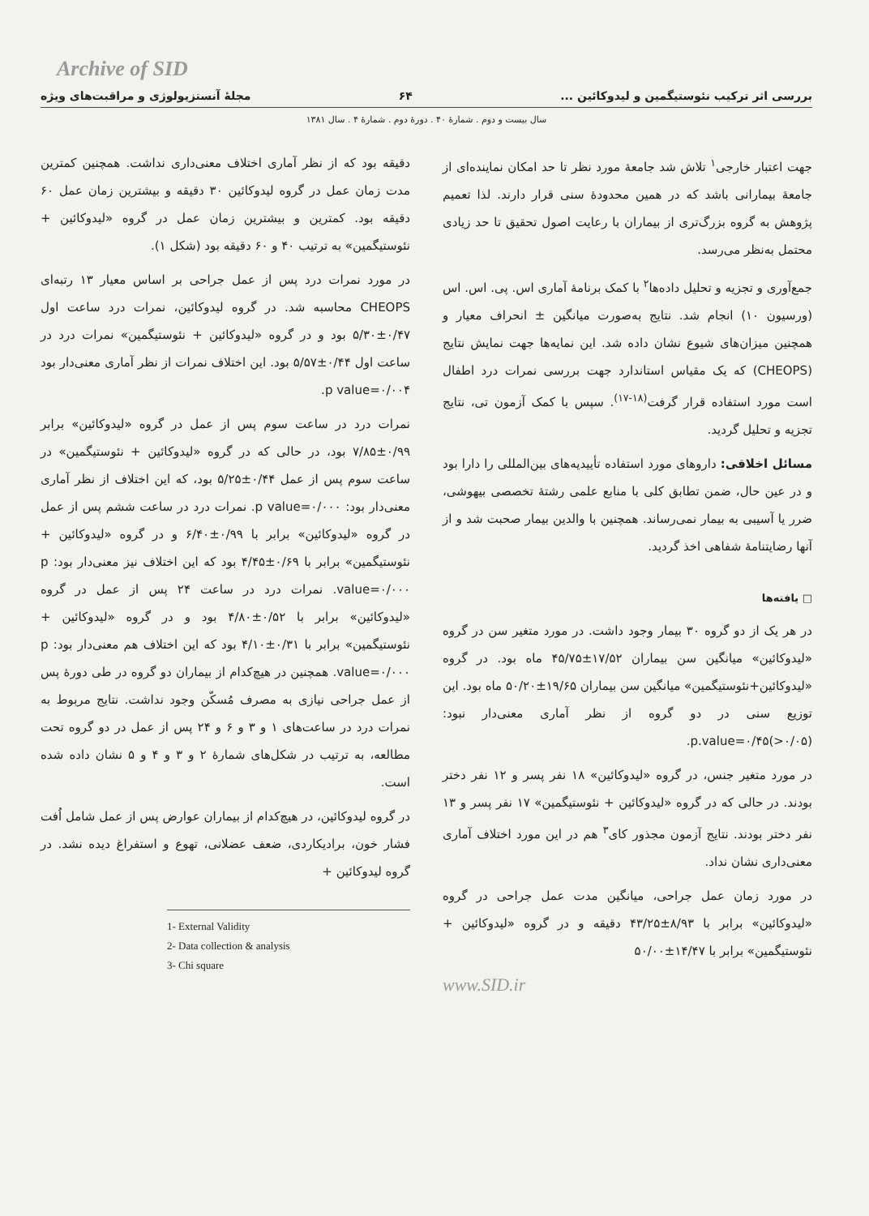Archive of SID
بررسی اثر ترکیب نئوستیگمین و لیدوکائین ... ۶۴ مجلهٔ آنستزیولوژی و مراقبت‌های ویژه
سال بیست و دوم . شمارهٔ ۴۰ . دورهٔ دوم . شمارهٔ ۴ . سال ۱۳۸۱
جهت اعتبار خارجی<sup>۱</sup> تلاش شد جامعهٔ مورد نظر تا حد امکان نماینده‌ای از جامعهٔ بیمارانی باشد که در همین محدودهٔ سنی قرار دارند. لذا تعمیم پژوهش به گروه بزرگ‌تری از بیماران با رعایت اصول تحقیق تا حد زیادی محتمل به‌نظر می‌رسد.
جمع‌آوری و تجزیه و تحلیل داده‌ها<sup>۲</sup> با کمک برنامهٔ آماری اس. پی. اس. اس (ورسیون ۱۰) انجام شد. نتایج به‌صورت میانگین ± انحراف معیار و همچنین میزان‌های شیوع نشان داده شد. این نمایه‌ها جهت نمایش نتایج (CHEOPS) که یک مقیاس استاندارد جهت بررسی نمرات درد اطفال است مورد استفاده قرار گرفت<sup>(۱۸-۱۷)</sup>. سپس با کمک آزمون تی، نتایج تجزیه و تحلیل گردید.
مسائل اخلاقی: داروهای مورد استفاده تأییدیه‌های بین‌المللی را دارا بود و در عین حال، ضمن تطابق کلی با منابع علمی رشتهٔ تخصصی بیهوشی، ضرر یا آسیبی به بیمار نمی‌رساند. همچنین با والدین بیمار صحبت شد و از آنها رضایتنامهٔ شفاهی اخذ گردید.
□ یافته‌ها
در هر یک از دو گروه ۳۰ بیمار وجود داشت. در مورد متغیر سن در گروه «لیدوکائین» میانگین سن بیماران ۱۷/۵۲±۴۵/۷۵ ماه بود. در گروه «لیدوکائین+نئوستیگمین» میانگین سن بیماران ۱۹/۶۵±۵۰/۲۰ ماه بود. این توزیع سنی در دو گروه از نظر آماری معنی‌دار نبود: p.value=۰/۴۵(>۰/۰۵).
در مورد متغیر جنس، در گروه «لیدوکائین» ۱۸ نفر پسر و ۱۲ نفر دختر بودند. در حالی که در گروه «لیدوکائین + نئوستیگمین» ۱۷ نفر پسر و ۱۳ نفر دختر بودند. نتایج آزمون مجذور کای<sup>۳</sup> هم در این مورد اختلاف آماری معنی‌داری نشان نداد.
در مورد زمان عمل جراحی، میانگین مدت عمل جراحی در گروه «لیدوکائین» برابر با ۸/۹۳±۴۳/۲۵ دقیقه و در گروه «لیدوکائین + نئوستیگمین» برابر با ۱۴/۴۷±۵۰/۰۰
www.SID.ir
دقیقه بود که از نظر آماری اختلاف معنی‌داری نداشت. همچنین کمترین مدت زمان عمل در گروه لیدوکائین ۳۰ دقیقه و بیشترین زمان عمل ۶۰ دقیقه بود. کمترین و بیشترین زمان عمل در گروه «لیدوکائین + نئوستیگمین» به ترتیب ۴۰ و ۶۰ دقیقه بود (شکل ۱).
در مورد نمرات درد پس از عمل جراحی بر اساس معیار ۱۳ رتبه‌ای CHEOPS محاسبه شد. در گروه لیدوکائین، نمرات درد ساعت اول ۰/۴۷±۵/۳۰ بود و در گروه «لیدوکائین + نئوستیگمین» نمرات درد در ساعت اول ۰/۴۴±۵/۵۷ بود. این اختلاف نمرات از نظر آماری معنی‌دار بود p value=۰/۰۰۴.
نمرات درد در ساعت سوم پس از عمل در گروه «لیدوکائین» برابر ۰/۹۹±۷/۸۵ بود، در حالی که در گروه «لیدوکائین + نئوستیگمین» در ساعت سوم پس از عمل ۰/۴۴±۵/۲۵ بود، که این اختلاف از نظر آماری معنی‌دار بود: p value=۰/۰۰۰. نمرات درد در ساعت ششم پس از عمل در گروه «لیدوکائین» برابر با ۰/۹۹±۶/۴۰ و در گروه «لیدوکائین + نئوستیگمین» برابر با ۰/۶۹±۴/۴۵ بود که این اختلاف نیز معنی‌دار بود: p value=۰/۰۰۰. نمرات درد در ساعت ۲۴ پس از عمل در گروه «لیدوکائین» برابر با ۰/۵۲±۴/۸۰ بود و در گروه «لیدوکائین + نئوستیگمین» برابر با ۰/۳۱±۴/۱۰ بود که این اختلاف هم معنی‌دار بود: p value=۰/۰۰۰. همچنین در هیچ‌کدام از بیماران دو گروه در طی دورهٔ پس از عمل جراحی نیازی به مصرف مُسکّن وجود نداشت. نتایج مربوط به نمرات درد در ساعت‌های ۱ و ۳ و ۶ و ۲۴ پس از عمل در دو گروه تحت مطالعه، به ترتیب در شکل‌های شمارهٔ ۲ و ۳ و ۴ و ۵ نشان داده شده است.
در گروه لیدوکائین، در هیچ‌کدام از بیماران عوارض پس از عمل شامل اُفت فشار خون، برادیکاردی، ضعف عضلانی، تهوع و استفراغ دیده نشد. در گروه لیدوکائین +
1- External Validity
2- Data collection & analysis
3- Chi square